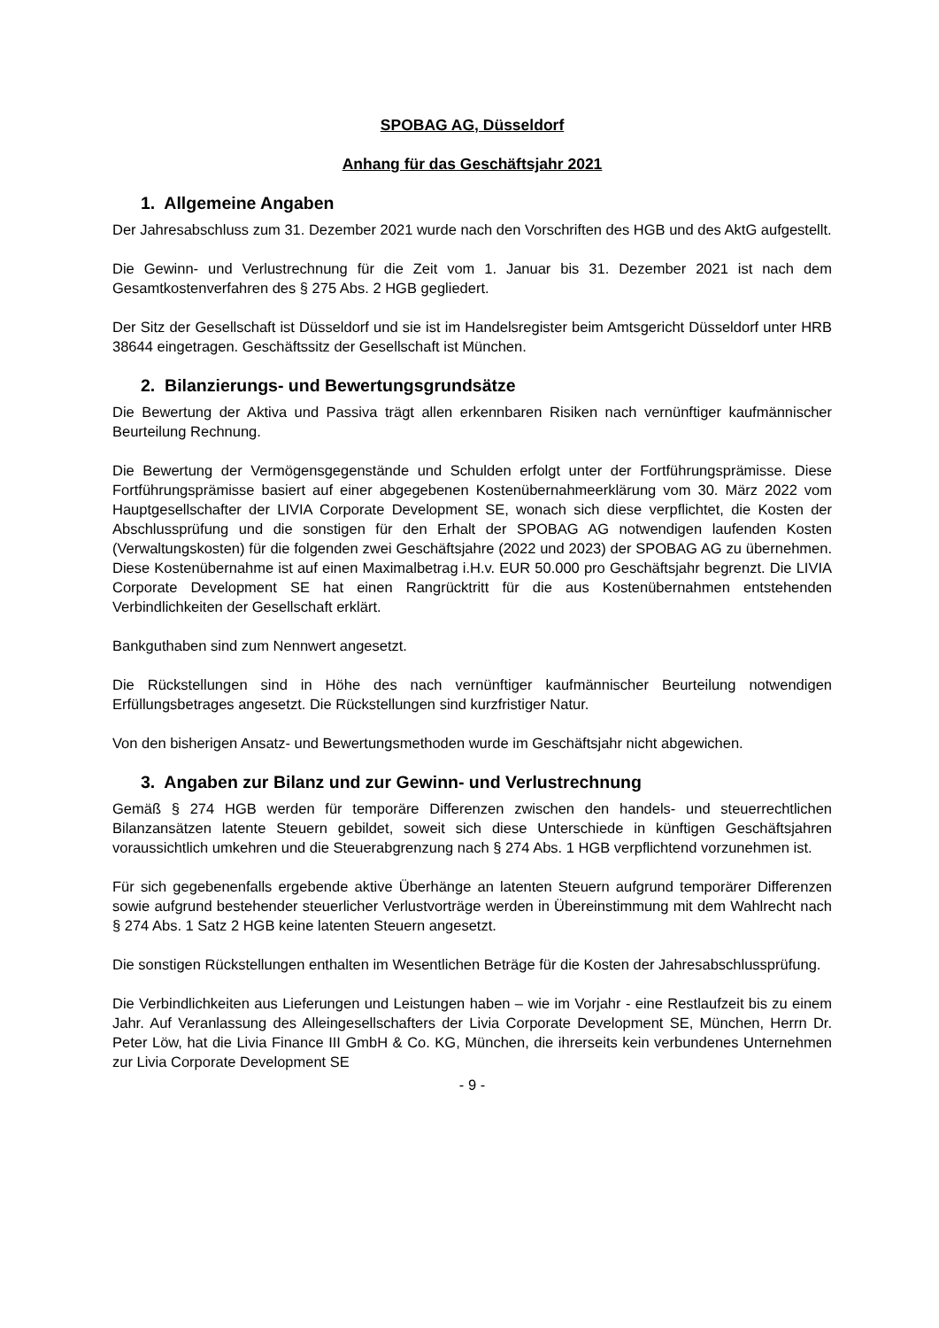SPOBAG AG, Düsseldorf
Anhang für das Geschäftsjahr 2021
1. Allgemeine Angaben
Der Jahresabschluss zum 31. Dezember 2021 wurde nach den Vorschriften des HGB und des AktG aufgestellt.
Die Gewinn- und Verlustrechnung für die Zeit vom 1. Januar bis 31. Dezember 2021 ist nach dem Gesamtkostenverfahren des § 275 Abs. 2 HGB gegliedert.
Der Sitz der Gesellschaft ist Düsseldorf und sie ist im Handelsregister beim Amtsgericht Düsseldorf unter HRB 38644 eingetragen. Geschäftssitz der Gesellschaft ist München.
2. Bilanzierungs- und Bewertungsgrundsätze
Die Bewertung der Aktiva und Passiva trägt allen erkennbaren Risiken nach vernünftiger kaufmännischer Beurteilung Rechnung.
Die Bewertung der Vermögensgegenstände und Schulden erfolgt unter der Fortführungsprämisse. Diese Fortführungsprämisse basiert auf einer abgegebenen Kostenübernahmeerklärung vom 30. März 2022 vom Hauptgesellschafter der LIVIA Corporate Development SE, wonach sich diese verpflichtet, die Kosten der Abschlussprüfung und die sonstigen für den Erhalt der SPOBAG AG notwendigen laufenden Kosten (Verwaltungskosten) für die folgenden zwei Geschäftsjahre (2022 und 2023) der SPOBAG AG zu übernehmen. Diese Kostenübernahme ist auf einen Maximalbetrag i.H.v. EUR 50.000 pro Geschäftsjahr begrenzt. Die LIVIA Corporate Development SE hat einen Rangrücktritt für die aus Kostenübernahmen entstehenden Verbindlichkeiten der Gesellschaft erklärt.
Bankguthaben sind zum Nennwert angesetzt.
Die Rückstellungen sind in Höhe des nach vernünftiger kaufmännischer Beurteilung notwendigen Erfüllungsbetrages angesetzt. Die Rückstellungen sind kurzfristiger Natur.
Von den bisherigen Ansatz- und Bewertungsmethoden wurde im Geschäftsjahr nicht abgewichen.
3. Angaben zur Bilanz und zur Gewinn- und Verlustrechnung
Gemäß § 274 HGB werden für temporäre Differenzen zwischen den handels- und steuerrechtlichen Bilanzansätzen latente Steuern gebildet, soweit sich diese Unterschiede in künftigen Geschäftsjahren voraussichtlich umkehren und die Steuerabgrenzung nach § 274 Abs. 1 HGB verpflichtend vorzunehmen ist.
Für sich gegebenenfalls ergebende aktive Überhänge an latenten Steuern aufgrund temporärer Differenzen sowie aufgrund bestehender steuerlicher Verlustvorträge werden in Übereinstimmung mit dem Wahlrecht nach § 274 Abs. 1 Satz 2 HGB keine latenten Steuern angesetzt.
Die sonstigen Rückstellungen enthalten im Wesentlichen Beträge für die Kosten der Jahresabschlussprüfung.
Die Verbindlichkeiten aus Lieferungen und Leistungen haben – wie im Vorjahr - eine Restlaufzeit bis zu einem Jahr. Auf Veranlassung des Alleingesellschafters der Livia Corporate Development SE, München, Herrn Dr. Peter Löw, hat die Livia Finance III GmbH & Co. KG, München, die ihrerseits kein verbundenes Unternehmen zur Livia Corporate Development SE
- 9 -